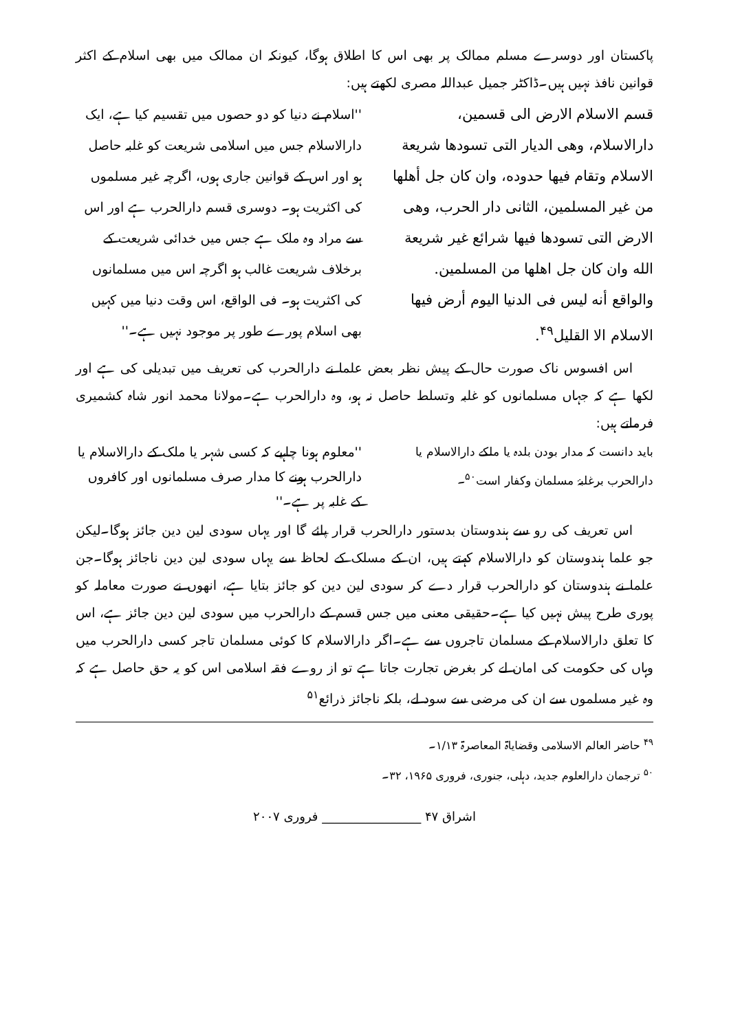پاکستان اور دوسرے مسلم ممالک پر بھی اس کا اطلاق ہوگا، کیونکہ ان ممالک میں بھی اسلام کے اکثر قوانین نافذ نہیں ہیں۔ڈاکٹر جمیل عبداللہ مصری لکھتے ہیں:
قسم الاسلام الارض الى قسمين، دارالاسلام، وهى الديار التى تسودها شريعة الاسلام وتقام فيها حدوده، وان كان جل أهلها من غير المسلمين، الثانى دار الحرب، وهى الارض التى تسودها فيها شرائع غير شريعة الله وان كان جل اهلها من المسلمين. والواقع أنه ليس فى الدنيا اليوم أرض فيها الاسلام الا القليل<sup>۴۹</sup>.
''اسلام نے دنیا کو دو حصوں میں تقسیم کیا ہے، ایک دارالاسلام جس میں اسلامی شریعت کو غلبہ حاصل ہو اور اس کے قوانین جاری ہوں، اگرچہ غیر مسلموں کی اکثریت ہو۔ دوسری قسم دارالحرب ہے اور اس سے مراد وہ ملک ہے جس میں خدائی شریعت کے برخلاف شریعت غالب ہو اگرچہ اس میں مسلمانوں کی اکثریت ہو۔ فی الواقع، اس وقت دنیا میں کہیں بھی اسلام پورے طور پر موجود نہیں ہے۔''
اس افسوس ناک صورت حال کے پیش نظر بعض علما نے دارالحرب کی تعریف میں تبدیلی کی ہے اور لکھا ہے کہ جہاں مسلمانوں کو غلبہ وتسلط حاصل نہ ہو، وہ دارالحرب ہے۔مولانا محمد انور شاہ کشمیری فرماتے ہیں:
باید دانست کہ مدار بودن بلدہ یا ملکے دارالاسلام یا دارالحرب برغلبۂ مسلمان وکفار است<sup>۵۰</sup>۔
''معلوم ہونا چاہیے کہ کسی شہر یا ملک کے دارالاسلام یا دارالحرب ہونے کا مدار صرف مسلمانوں اور کافروں کے غلبہ پر ہے۔''
اس تعریف کی رو سے ہندوستان بدستور دارالحرب قرار پائے گا اور یہاں سودی لین دین جائز ہوگا۔لیکن جو علما ہندوستان کو دارالاسلام کہتے ہیں، ان کے مسلک کے لحاظ سے یہاں سودی لین دین ناجائز ہوگا۔جن علما نے ہندوستان کو دارالحرب قرار دے کر سودی لین دین کو جائز بتایا ہے، انھوں نے صورت معاملہ کو پوری طرح پیش نہیں کیا ہے۔حقیقی معنی میں جس قسم کے دارالحرب میں سودی لین دین جائز ہے، اس کا تعلق دارالاسلام کے مسلمان تاجروں سے ہے۔اگر دارالاسلام کا کوئی مسلمان تاجر کسی دارالحرب میں وہاں کی حکومت کی امان لے کر بغرض تجارت جاتا ہے تو از روے فقہ اسلامی اس کو یہ حق حاصل ہے کہ وہ غیر مسلموں سے ان کی مرضی سے سود لے، بلکہ ناجائز ذرائع<sup>۵۱</sup>
<sup>۴۹</sup> حاضر العالم الاسلامی وقضایاۃ المعاصرۃ ۱/۱۳۔
<sup>۵۰</sup> ترجمان دارالعلوم جدید، دہلی، جنوری، فروری ۱۹۶۵، ۳۲۔
اشراق ۴۷ ________________ فروری ۲۰۰۷